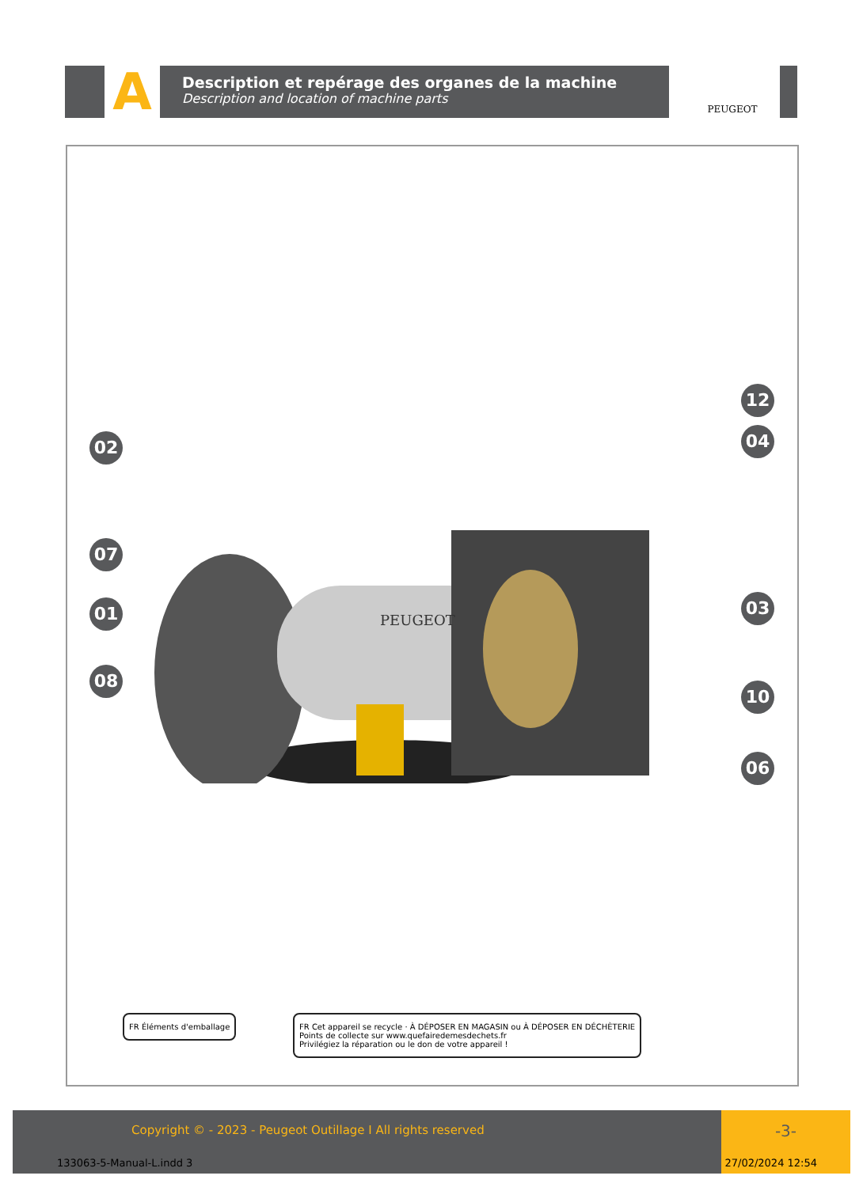A
Description et repérage des organes de la machine
Description and location of machine parts
PEUGEOT
PEUGEOT
02
07
01
08
12
04
03
10
06
FR Éléments d'emballage
FR Cet appareil se recycle · À DÉPOSER EN MAGASIN ou À DÉPOSER EN DÉCHÈTERIE
Points de collecte sur www.quefairedemesdechets.fr
Privilégiez la réparation ou le don de votre appareil !
Copyright © - 2023 - Peugeot Outillage I All rights reserved
-3-
133063-5-Manual-L.indd 3 27/02/2024 12:54